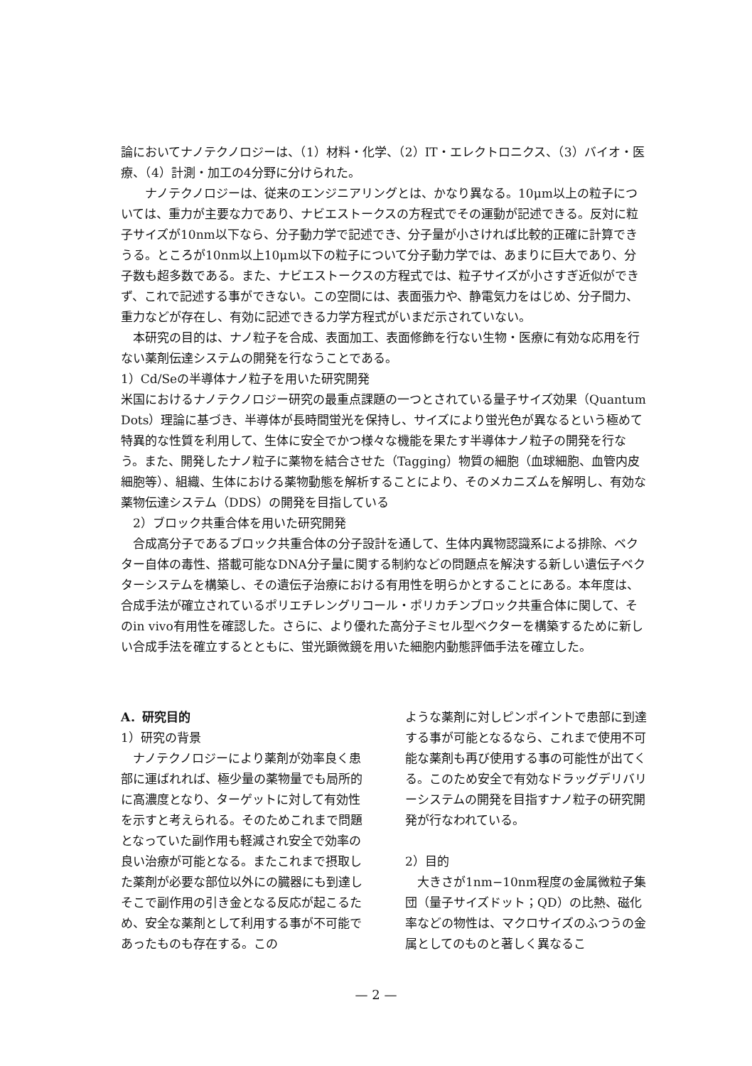論においてナノテクノロジーは、（1）材料・化学、（2）IT・エレクトロニクス、（3）バイオ・医療、（4）計測・加工の4分野に分けられた。
　　ナノテクノロジーは、従来のエンジニアリングとは、かなり異なる。10μm以上の粒子については、重力が主要な力であり、ナビエストークスの方程式でその運動が記述できる。反対に粒子サイズが10nm以下なら、分子動力学で記述でき、分子量が小さければ比較的正確に計算できうる。ところが10nm以上10μm以下の粒子について分子動力学では、あまりに巨大であり、分子数も超多数である。また、ナビエストークスの方程式では、粒子サイズが小さすぎ近似ができず、これで記述する事ができない。この空間には、表面張力や、静電気力をはじめ、分子間力、重力などが存在し、有効に記述できる力学方程式がいまだ示されていない。
　本研究の目的は、ナノ粒子を合成、表面加工、表面修飾を行ない生物・医療に有効な応用を行ない薬剤伝達システムの開発を行なうことである。
1）Cd/Seの半導体ナノ粒子を用いた研究開発
米国におけるナノテクノロジー研究の最重点課題の一つとされている量子サイズ効果（Quantum Dots）理論に基づき、半導体が長時間蛍光を保持し、サイズにより蛍光色が異なるという極めて特異的な性質を利用して、生体に安全でかつ様々な機能を果たす半導体ナノ粒子の開発を行なう。また、開発したナノ粒子に薬物を結合させた（Tagging）物質の細胞（血球細胞、血管内皮細胞等）、組織、生体における薬物動態を解析することにより、そのメカニズムを解明し、有効な薬物伝達システム（DDS）の開発を目指している
　2）ブロック共重合体を用いた研究開発
　合成高分子であるブロック共重合体の分子設計を通して、生体内異物認識系による排除、ベクター自体の毒性、搭載可能なDNA分子量に関する制約などの問題点を解決する新しい遺伝子ベクターシステムを構築し、その遺伝子治療における有用性を明らかとすることにある。本年度は、合成手法が確立されているポリエチレングリコール・ポリカチンブロック共重合体に関して、そのin vivo有用性を確認した。さらに、より優れた高分子ミセル型ベクターを構築するために新しい合成手法を確立するとともに、蛍光顕微鏡を用いた細胞内動態評価手法を確立した。
A．研究目的
1）研究の背景
　ナノテクノロジーにより薬剤が効率良く患部に運ばれれば、極少量の薬物量でも局所的に高濃度となり、ターゲットに対して有効性を示すと考えられる。そのためこれまで問題となっていた副作用も軽減され安全で効率の良い治療が可能となる。またこれまで摂取した薬剤が必要な部位以外にの臓器にも到達しそこで副作用の引き金となる反応が起こるため、安全な薬剤として利用する事が不可能であったものも存在する。この
ような薬剤に対しピンポイントで患部に到達する事が可能となるなら、これまで使用不可能な薬剤も再び使用する事の可能性が出てくる。このため安全で有効なドラッグデリバリーシステムの開発を目指すナノ粒子の研究開発が行なわれている。
2）目的
　大きさが1nm−10nm程度の金属微粒子集団（量子サイズドット；QD）の比熱、磁化率などの物性は、マクロサイズのふつうの金属としてのものと著しく異なるこ
— 2 —